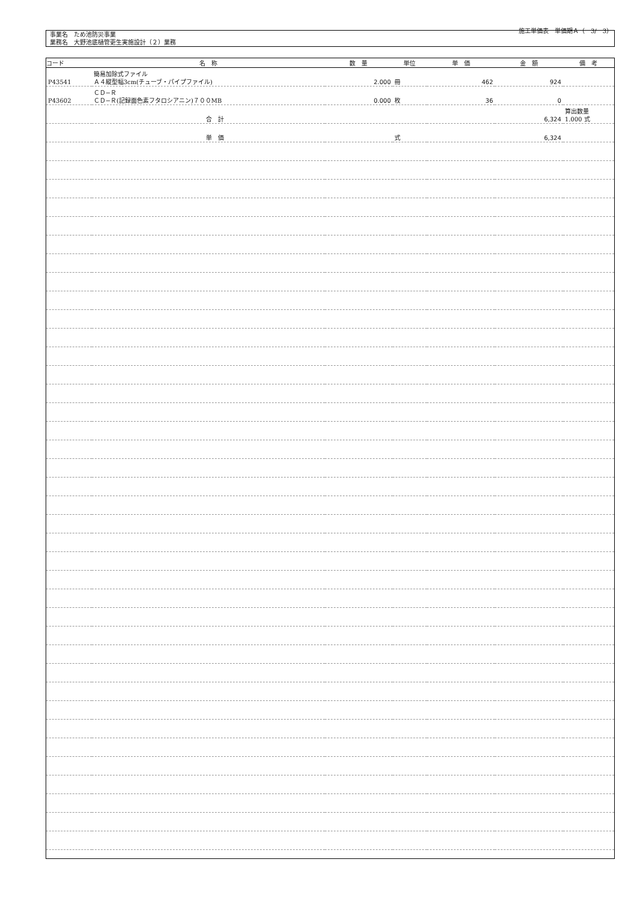施工単価表　単価期Ａ（　3/　3）
事業名　ため池防災事業
業務名　大野池底樋管更生実施設計（２）業務
| コード | 名 称 | 数 量 | 単位 | 単 価 | 金 額 | 備 考 |
| --- | --- | --- | --- | --- | --- | --- |
| P43541 | 簡易加除式ファイル Ａ４縦型幅3cm(チューブ・パイプファイル) | 2.000 | 冊 | 462 | 924 | |
| P43602 | ＣＤ−Ｒ ＣＤ−Ｒ(記録面色素フタロシアニン)７００MB | 0.000 | 枚 | 36 | 0 | |
| | 合 計 | | | | 6,324 | 算出数量 1.000 式 |
| | 単 価 | | 式 | | 6,324 | |